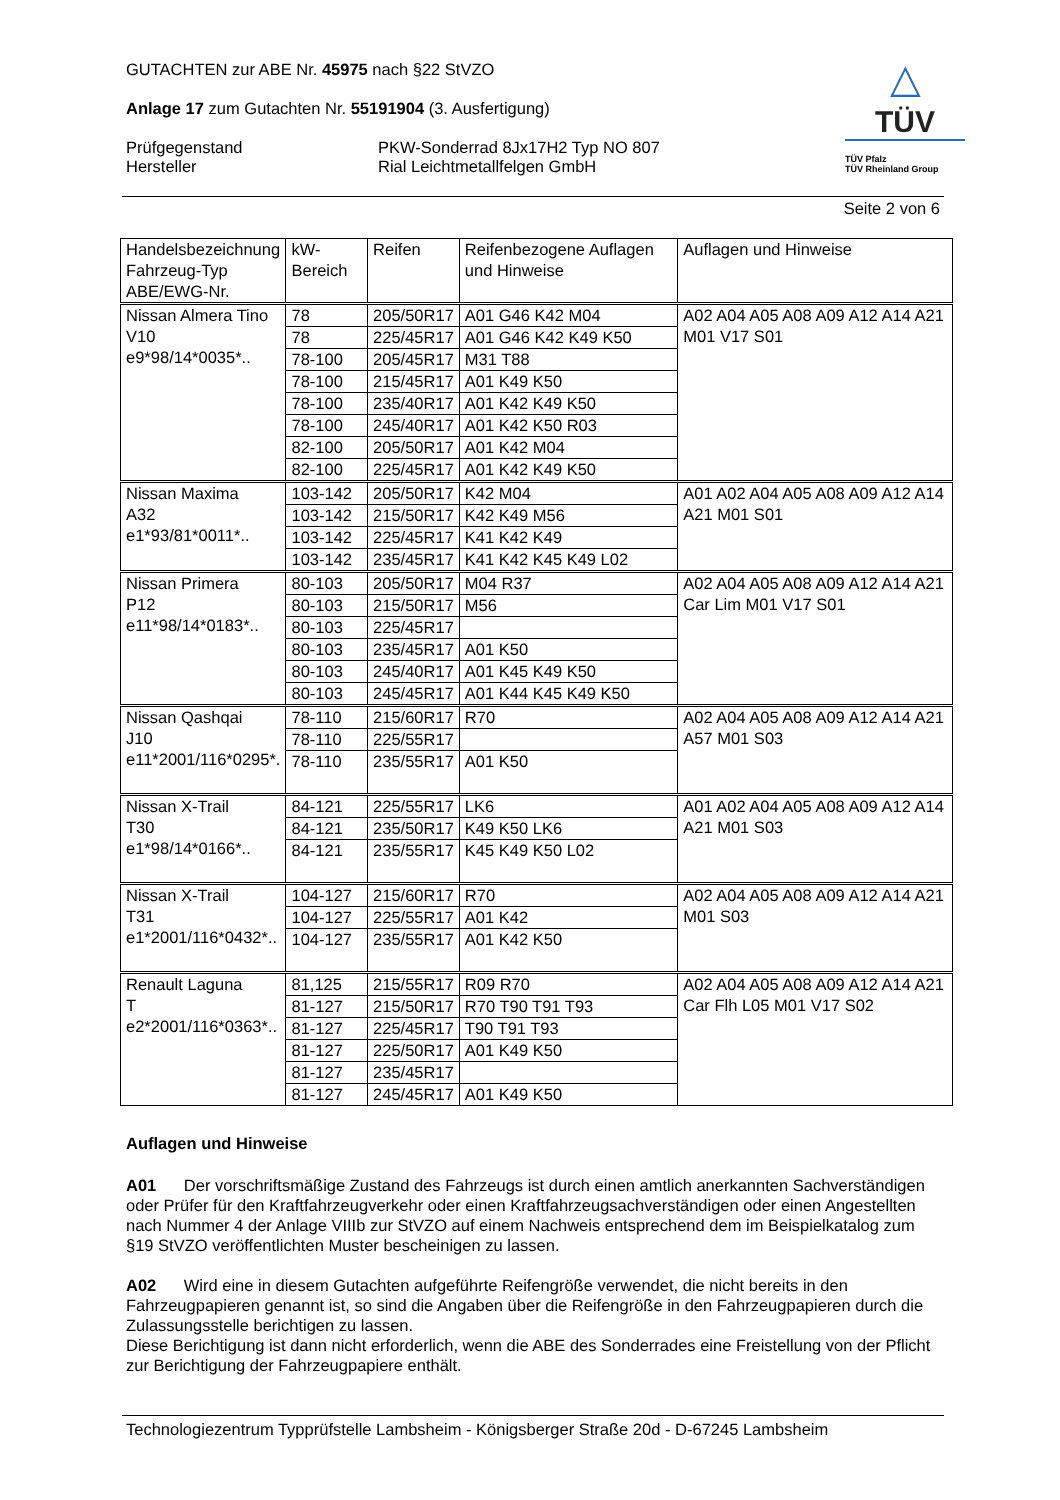△
TÜV
TÜV Pfalz
TÜV Rheinland Group
GUTACHTEN zur ABE Nr. 45975 nach §22 StVZO
Anlage 17 zum Gutachten Nr. 55191904 (3. Ausfertigung)
Prüfgegenstand PKW-Sonderrad 8Jx17H2 Typ NO 807
Hersteller Rial Leichtmetallfelgen GmbH
Seite 2 von 6
| Handelsbezeichnung Fahrzeug-Typ ABE/EWG-Nr. | kW-Bereich | Reifen | Reifenbezogene Auflagen und Hinweise | Auflagen und Hinweise |
| --- | --- | --- | --- | --- |
| Nissan Almera Tino V10 e9*98/14*0035*.. | 78 | 205/50R17 | A01 G46 K42 M04 | A02 A04 A05 A08 A09 A12 A14 A21 M01 V17 S01 |
| | 78 | 225/45R17 | A01 G46 K42 K49 K50 | |
| | 78-100 | 205/45R17 | M31 T88 | |
| | 78-100 | 215/45R17 | A01 K49 K50 | |
| | 78-100 | 235/40R17 | A01 K42 K49 K50 | |
| | 78-100 | 245/40R17 | A01 K42 K50 R03 | |
| | 82-100 | 205/50R17 | A01 K42 M04 | |
| | 82-100 | 225/45R17 | A01 K42 K49 K50 | |
| Nissan Maxima A32 e1*93/81*0011*.. | 103-142 | 205/50R17 | K42 M04 | A01 A02 A04 A05 A08 A09 A12 A14 A21 M01 S01 |
| | 103-142 | 215/50R17 | K42 K49 M56 | |
| | 103-142 | 225/45R17 | K41 K42 K49 | |
| | 103-142 | 235/45R17 | K41 K42 K45 K49 L02 | |
| Nissan Primera P12 e11*98/14*0183*.. | 80-103 | 205/50R17 | M04 R37 | A02 A04 A05 A08 A09 A12 A14 A21 Car Lim M01 V17 S01 |
| | 80-103 | 215/50R17 | M56 | |
| | 80-103 | 225/45R17 | | |
| | 80-103 | 235/45R17 | A01 K50 | |
| | 80-103 | 245/40R17 | A01 K45 K49 K50 | |
| | 80-103 | 245/45R17 | A01 K44 K45 K49 K50 | |
| Nissan Qashqai J10 e11*2001/116*0295*. | 78-110 | 215/60R17 | R70 | A02 A04 A05 A08 A09 A12 A14 A21 A57 M01 S03 |
| | 78-110 | 225/55R17 | | |
| | 78-110 | 235/55R17 | A01 K50 | |
| Nissan X-Trail T30 e1*98/14*0166*.. | 84-121 | 225/55R17 | LK6 | A01 A02 A04 A05 A08 A09 A12 A14 A21 M01 S03 |
| | 84-121 | 235/50R17 | K49 K50 LK6 | |
| | 84-121 | 235/55R17 | K45 K49 K50 L02 | |
| Nissan X-Trail T31 e1*2001/116*0432*.. | 104-127 | 215/60R17 | R70 | A02 A04 A05 A08 A09 A12 A14 A21 M01 S03 |
| | 104-127 | 225/55R17 | A01 K42 | |
| | 104-127 | 235/55R17 | A01 K42 K50 | |
| Renault Laguna T e2*2001/116*0363*.. | 81,125 | 215/55R17 | R09 R70 | A02 A04 A05 A08 A09 A12 A14 A21 Car Flh L05 M01 V17 S02 |
| | 81-127 | 215/50R17 | R70 T90 T91 T93 | |
| | 81-127 | 225/45R17 | T90 T91 T93 | |
| | 81-127 | 225/50R17 | A01 K49 K50 | |
| | 81-127 | 235/45R17 | | |
| | 81-127 | 245/45R17 | A01 K49 K50 | |
Auflagen und Hinweise
A01 Der vorschriftsmäßige Zustand des Fahrzeugs ist durch einen amtlich anerkannten Sachverständigen oder Prüfer für den Kraftfahrzeugverkehr oder einen Kraftfahrzeugsachverständigen oder einen Angestellten nach Nummer 4 der Anlage VIIIb zur StVZO auf einem Nachweis entsprechend dem im Beispielkatalog zum §19 StVZO veröffentlichten Muster bescheinigen zu lassen.
A02 Wird eine in diesem Gutachten aufgeführte Reifengröße verwendet, die nicht bereits in den Fahrzeugpapieren genannt ist, so sind die Angaben über die Reifengröße in den Fahrzeugpapieren durch die Zulassungsstelle berichtigen zu lassen.
Diese Berichtigung ist dann nicht erforderlich, wenn die ABE des Sonderrades eine Freistellung von der Pflicht zur Berichtigung der Fahrzeugpapiere enthält.
Technologiezentrum Typprüfstelle Lambsheim - Königsberger Straße 20d - D-67245 Lambsheim